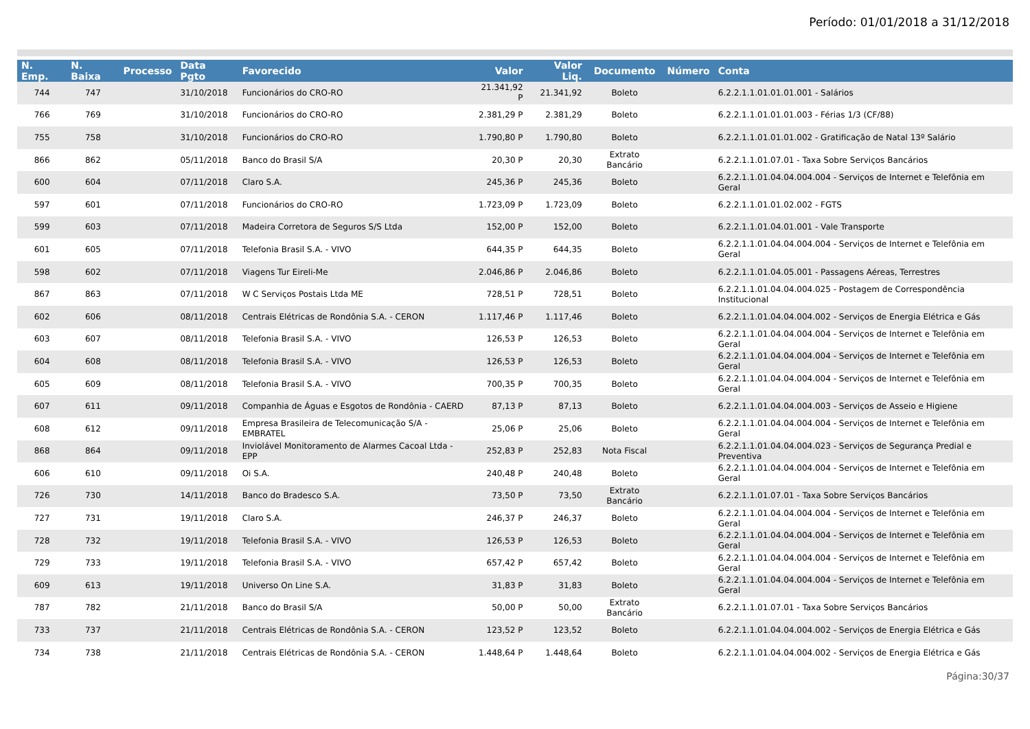Período: 01/01/2018 a 31/12/2018
| N. Emp. | N. Baixa | Processo | Data Pgto | Favorecido | Valor | Valor Liq. | Documento | Número | Conta |
| --- | --- | --- | --- | --- | --- | --- | --- | --- | --- |
| 744 | 747 | | 31/10/2018 | Funcionários do CRO-RO | 21.341,92 P | 21.341,92 | Boleto | | 6.2.2.1.1.01.01.01.001 - Salários |
| 766 | 769 | | 31/10/2018 | Funcionários do CRO-RO | 2.381,29 P | 2.381,29 | Boleto | | 6.2.2.1.1.01.01.01.003 - Férias 1/3 (CF/88) |
| 755 | 758 | | 31/10/2018 | Funcionários do CRO-RO | 1.790,80 P | 1.790,80 | Boleto | | 6.2.2.1.1.01.01.01.002 - Gratificação de Natal 13º Salário |
| 866 | 862 | | 05/11/2018 | Banco do Brasil S/A | 20,30 P | 20,30 | Extrato Bancário | | 6.2.2.1.1.01.07.01 - Taxa Sobre Serviços Bancários |
| 600 | 604 | | 07/11/2018 | Claro S.A. | 245,36 P | 245,36 | Boleto | | 6.2.2.1.1.01.04.04.004.004 - Serviços de Internet e Telefônia em Geral |
| 597 | 601 | | 07/11/2018 | Funcionários do CRO-RO | 1.723,09 P | 1.723,09 | Boleto | | 6.2.2.1.1.01.01.02.002 - FGTS |
| 599 | 603 | | 07/11/2018 | Madeira Corretora de Seguros S/S Ltda | 152,00 P | 152,00 | Boleto | | 6.2.2.1.1.01.04.01.001 - Vale Transporte |
| 601 | 605 | | 07/11/2018 | Telefonia Brasil S.A. - VIVO | 644,35 P | 644,35 | Boleto | | 6.2.2.1.1.01.04.04.004.004 - Serviços de Internet e Telefônia em Geral |
| 598 | 602 | | 07/11/2018 | Viagens Tur Eireli-Me | 2.046,86 P | 2.046,86 | Boleto | | 6.2.2.1.1.01.04.05.001 - Passagens Aéreas, Terrestres |
| 867 | 863 | | 07/11/2018 | W C Serviços Postais Ltda ME | 728,51 P | 728,51 | Boleto | | 6.2.2.1.1.01.04.04.004.025 - Postagem de Correspondência Institucional |
| 602 | 606 | | 08/11/2018 | Centrais Elétricas de Rondônia S.A. - CERON | 1.117,46 P | 1.117,46 | Boleto | | 6.2.2.1.1.01.04.04.004.002 - Serviços de Energia Elétrica e Gás |
| 603 | 607 | | 08/11/2018 | Telefonia Brasil S.A. - VIVO | 126,53 P | 126,53 | Boleto | | 6.2.2.1.1.01.04.04.004.004 - Serviços de Internet e Telefônia em Geral |
| 604 | 608 | | 08/11/2018 | Telefonia Brasil S.A. - VIVO | 126,53 P | 126,53 | Boleto | | 6.2.2.1.1.01.04.04.004.004 - Serviços de Internet e Telefônia em Geral |
| 605 | 609 | | 08/11/2018 | Telefonia Brasil S.A. - VIVO | 700,35 P | 700,35 | Boleto | | 6.2.2.1.1.01.04.04.004.004 - Serviços de Internet e Telefônia em Geral |
| 607 | 611 | | 09/11/2018 | Companhia de Águas e Esgotos de Rondônia - CAERD | 87,13 P | 87,13 | Boleto | | 6.2.2.1.1.01.04.04.004.003 - Serviços de Asseio e Higiene |
| 608 | 612 | | 09/11/2018 | Empresa Brasileira de Telecomunicação S/A - EMBRATEL | 25,06 P | 25,06 | Boleto | | 6.2.2.1.1.01.04.04.004.004 - Serviços de Internet e Telefônia em Geral |
| 868 | 864 | | 09/11/2018 | Inviolável Monitoramento de Alarmes Cacoal Ltda - EPP | 252,83 P | 252,83 | Nota Fiscal | | 6.2.2.1.1.01.04.04.004.023 - Serviços de Segurança Predial e Preventiva |
| 606 | 610 | | 09/11/2018 | Oi S.A. | 240,48 P | 240,48 | Boleto | | 6.2.2.1.1.01.04.04.004.004 - Serviços de Internet e Telefônia em Geral |
| 726 | 730 | | 14/11/2018 | Banco do Bradesco S.A. | 73,50 P | 73,50 | Extrato Bancário | | 6.2.2.1.1.01.07.01 - Taxa Sobre Serviços Bancários |
| 727 | 731 | | 19/11/2018 | Claro S.A. | 246,37 P | 246,37 | Boleto | | 6.2.2.1.1.01.04.04.004.004 - Serviços de Internet e Telefônia em Geral |
| 728 | 732 | | 19/11/2018 | Telefonia Brasil S.A. - VIVO | 126,53 P | 126,53 | Boleto | | 6.2.2.1.1.01.04.04.004.004 - Serviços de Internet e Telefônia em Geral |
| 729 | 733 | | 19/11/2018 | Telefonia Brasil S.A. - VIVO | 657,42 P | 657,42 | Boleto | | 6.2.2.1.1.01.04.04.004.004 - Serviços de Internet e Telefônia em Geral |
| 609 | 613 | | 19/11/2018 | Universo On Line S.A. | 31,83 P | 31,83 | Boleto | | 6.2.2.1.1.01.04.04.004.004 - Serviços de Internet e Telefônia em Geral |
| 787 | 782 | | 21/11/2018 | Banco do Brasil S/A | 50,00 P | 50,00 | Extrato Bancário | | 6.2.2.1.1.01.07.01 - Taxa Sobre Serviços Bancários |
| 733 | 737 | | 21/11/2018 | Centrais Elétricas de Rondônia S.A. - CERON | 123,52 P | 123,52 | Boleto | | 6.2.2.1.1.01.04.04.004.002 - Serviços de Energia Elétrica e Gás |
| 734 | 738 | | 21/11/2018 | Centrais Elétricas de Rondônia S.A. - CERON | 1.448,64 P | 1.448,64 | Boleto | | 6.2.2.1.1.01.04.04.004.002 - Serviços de Energia Elétrica e Gás |
Página:30/37